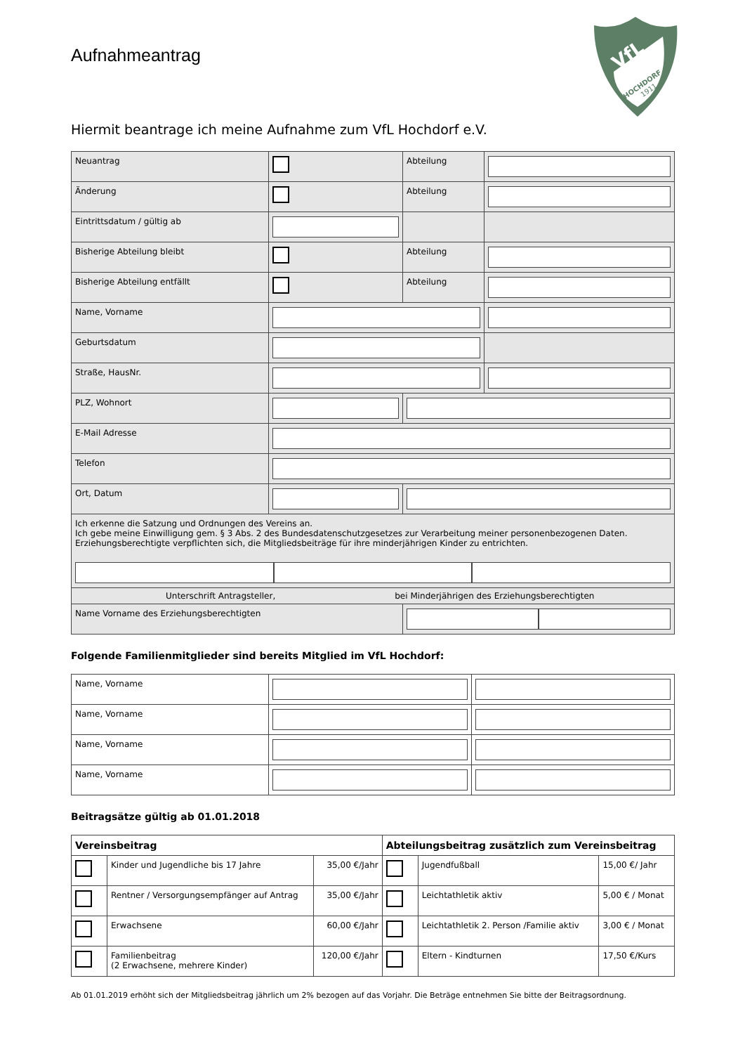Aufnahmeantrag
VfL
HOCHDORF
1911
Hiermit beantrage ich meine Aufnahme zum VfL Hochdorf e.V.
| Neuantrag | | Abteilung | |
| Änderung | | Abteilung | |
| Eintrittsdatum / gültig ab | | | |
| Bisherige Abteilung bleibt | | Abteilung | |
| Bisherige Abteilung entfällt | | Abteilung | |
| Name, Vorname | | | |
| Geburtsdatum | | | |
| Straße, HausNr. | | | |
| PLZ, Wohnort | | | |
| E-Mail Adresse | | | |
| Telefon | | | |
| Ort, Datum | | | |
| Ich erkenne die Satzung und Ordnungen des Vereins an. Ich gebe meine Einwilligung gem. § 3 Abs. 2 des Bundesdatenschutzgesetzes zur Verarbeitung meiner personenbezogenen Daten. Erziehungsberechtigte verpflichten sich, die Mitgliedsbeiträge für ihre minderjährigen Kinder zu entrichten. | | | |
| Unterschrift Antragsteller, bei Minderjährigen des Erziehungsberechtigten | | | |
| Name Vorname des Erziehungsberechtigten | | | |
Folgende Familienmitglieder sind bereits Mitglied im VfL Hochdorf:
| Name, Vorname | | |
| Name, Vorname | | |
| Name, Vorname | | |
| Name, Vorname | | |
Beitragsätze gültig ab 01.01.2018
| Vereinsbeitrag | | | Abteilungsbeitrag zusätzlich zum Vereinsbeitrag | | |
| --- | --- | --- | --- | --- | --- |
| | Kinder und Jugendliche bis 17 Jahre | 35,00 €/Jahr | | Jugendfußball | 15,00 €/ Jahr |
| | Rentner / Versorgungsempfänger auf Antrag | 35,00 €/Jahr | | Leichtathletik aktiv | 5,00 € / Monat |
| | Erwachsene | 60,00 €/Jahr | | Leichtathletik 2. Person /Familie aktiv | 3,00 € / Monat |
| | Familienbeitrag (2 Erwachsene, mehrere Kinder) | 120,00 €/Jahr | | Eltern - Kindturnen | 17,50 €/Kurs |
Ab 01.01.2019 erhöht sich der Mitgliedsbeitrag jährlich um 2% bezogen auf das Vorjahr. Die Beträge entnehmen Sie bitte der Beitragsordnung.